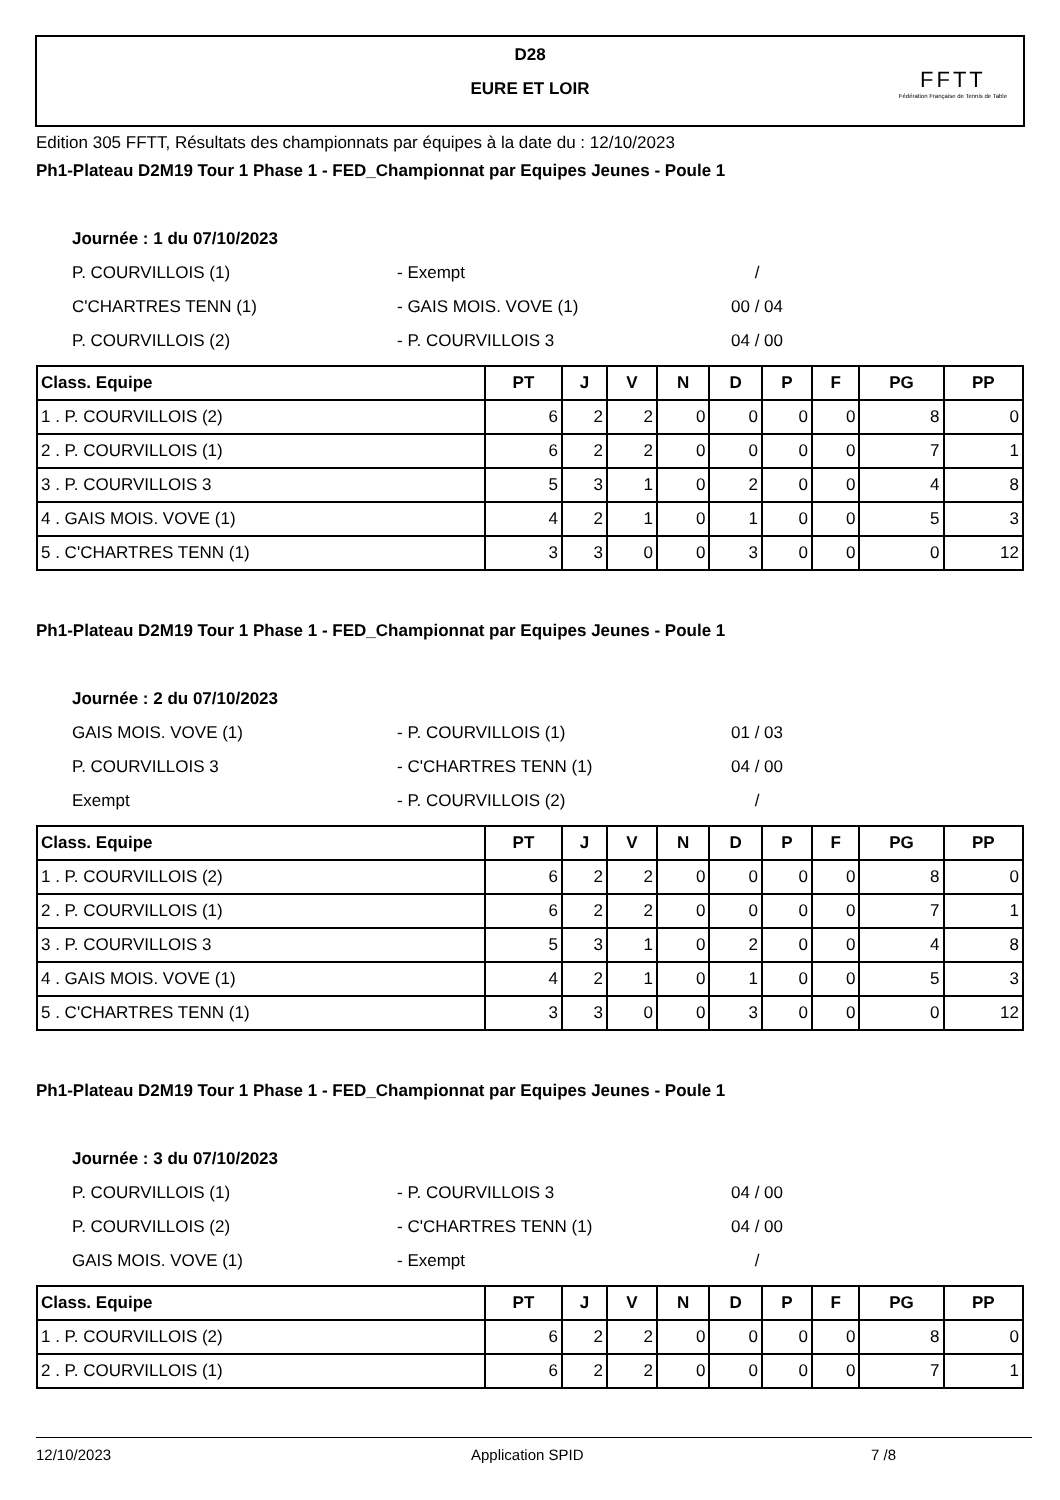D28
EURE ET LOIR
FFTT
Fédération Française de Tennis de Table
Edition 305 FFTT, Résultats des championnats par équipes à la date du : 12/10/2023
Ph1-Plateau D2M19 Tour 1 Phase 1 - FED_Championnat par Equipes Jeunes - Poule 1
Journée : 1 du 07/10/2023
P. COURVILLOIS (1) - Exempt /
C'CHARTRES TENN (1) - GAIS MOIS. VOVE (1) 00 / 04
P. COURVILLOIS (2) - P. COURVILLOIS 3 04 / 00
| Class. Equipe | PT | J | V | N | D | P | F | PG | PP |
| --- | --- | --- | --- | --- | --- | --- | --- | --- | --- |
| 1 . P. COURVILLOIS (2) | 6 | 2 | 2 | 0 | 0 | 0 | 0 | 8 | 0 |
| 2 . P. COURVILLOIS (1) | 6 | 2 | 2 | 0 | 0 | 0 | 0 | 7 | 1 |
| 3 . P. COURVILLOIS 3 | 5 | 3 | 1 | 0 | 2 | 0 | 0 | 4 | 8 |
| 4 . GAIS MOIS. VOVE (1) | 4 | 2 | 1 | 0 | 1 | 0 | 0 | 5 | 3 |
| 5 . C'CHARTRES TENN (1) | 3 | 3 | 0 | 0 | 3 | 0 | 0 | 0 | 12 |
Ph1-Plateau D2M19 Tour 1 Phase 1 - FED_Championnat par Equipes Jeunes - Poule 1
Journée : 2 du 07/10/2023
GAIS MOIS. VOVE (1) - P. COURVILLOIS (1) 01 / 03
P. COURVILLOIS 3 - C'CHARTRES TENN (1) 04 / 00
Exempt - P. COURVILLOIS (2) /
| Class. Equipe | PT | J | V | N | D | P | F | PG | PP |
| --- | --- | --- | --- | --- | --- | --- | --- | --- | --- |
| 1 . P. COURVILLOIS (2) | 6 | 2 | 2 | 0 | 0 | 0 | 0 | 8 | 0 |
| 2 . P. COURVILLOIS (1) | 6 | 2 | 2 | 0 | 0 | 0 | 0 | 7 | 1 |
| 3 . P. COURVILLOIS 3 | 5 | 3 | 1 | 0 | 2 | 0 | 0 | 4 | 8 |
| 4 . GAIS MOIS. VOVE (1) | 4 | 2 | 1 | 0 | 1 | 0 | 0 | 5 | 3 |
| 5 . C'CHARTRES TENN (1) | 3 | 3 | 0 | 0 | 3 | 0 | 0 | 0 | 12 |
Ph1-Plateau D2M19 Tour 1 Phase 1 - FED_Championnat par Equipes Jeunes - Poule 1
Journée : 3 du 07/10/2023
P. COURVILLOIS (1) - P. COURVILLOIS 3 04 / 00
P. COURVILLOIS (2) - C'CHARTRES TENN (1) 04 / 00
GAIS MOIS. VOVE (1) - Exempt /
| Class. Equipe | PT | J | V | N | D | P | F | PG | PP |
| --- | --- | --- | --- | --- | --- | --- | --- | --- | --- |
| 1 . P. COURVILLOIS (2) | 6 | 2 | 2 | 0 | 0 | 0 | 0 | 8 | 0 |
| 2 . P. COURVILLOIS (1) | 6 | 2 | 2 | 0 | 0 | 0 | 0 | 7 | 1 |
12/10/2023 Application SPID 7 /8